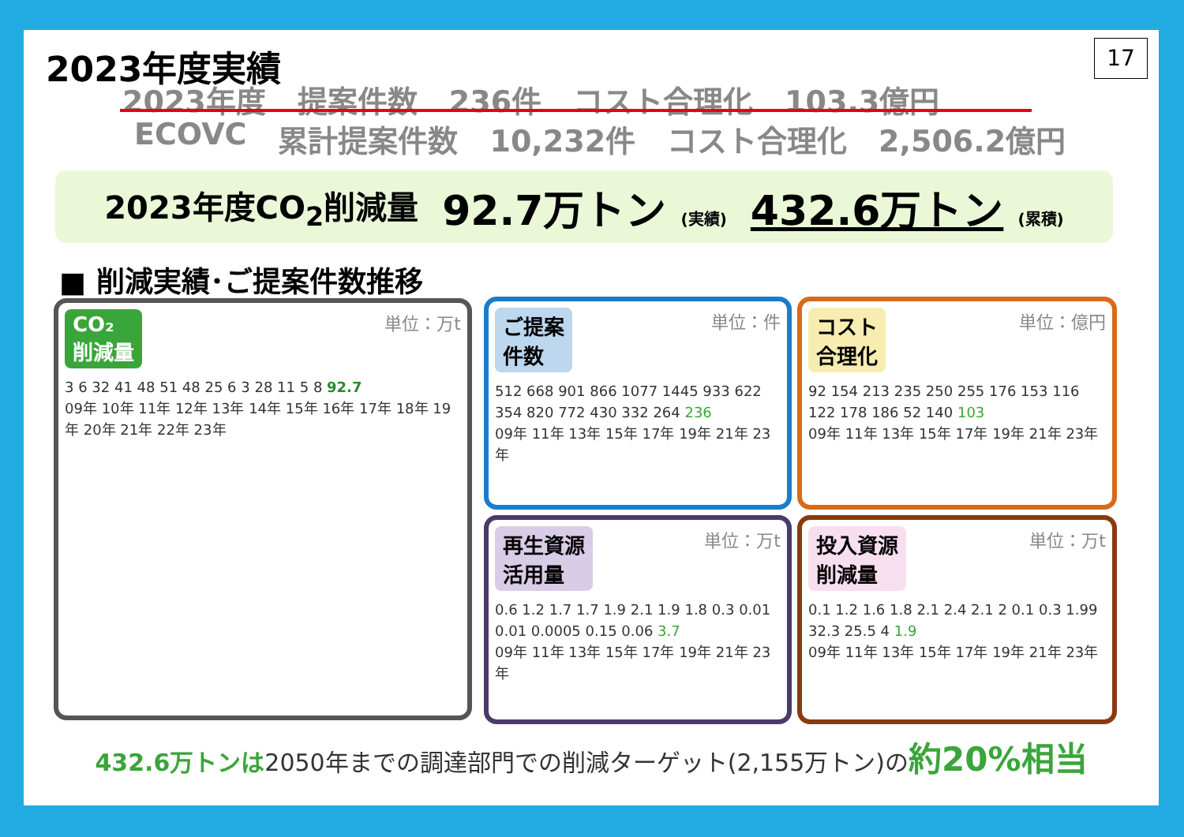2023年度実績 17
2023年度 提案件数 236件 コスト合理化 103.3億円
ECOVC 累計提案件数 10,232件 コスト合理化 2,506.2億円
2023年度CO<sub>2</sub>削減量 92.7万トン (実績) 432.6万トン (累積)
■ 削減実績･ご提案件数推移
CO₂
削減量 単位：万t
3 6 32 41 48 51 48 25 6 3 28 11 5 8 92.7
09年 10年 11年 12年 13年 14年 15年 16年 17年 18年 19年 20年 21年 22年 23年
ご提案
件数 単位：件
512 668 901 866 1077 1445 933 622 354 820 772 430 332 264 236
09年 11年 13年 15年 17年 19年 21年 23年
コスト
合理化 単位：億円
92 154 213 235 250 255 176 153 116 122 178 186 52 140 103
09年 11年 13年 15年 17年 19年 21年 23年
再生資源
活用量 単位：万t
0.6 1.2 1.7 1.7 1.9 2.1 1.9 1.8 0.3 0.01 0.01 0.0005 0.15 0.06 3.7
09年 11年 13年 15年 17年 19年 21年 23年
投入資源
削減量 単位：万t
0.1 1.2 1.6 1.8 2.1 2.4 2.1 2 0.1 0.3 1.99 32.3 25.5 4 1.9
09年 11年 13年 15年 17年 19年 21年 23年
432.6万トンは2050年までの調達部門での削減ターゲット(2,155万トン)の約20%相当